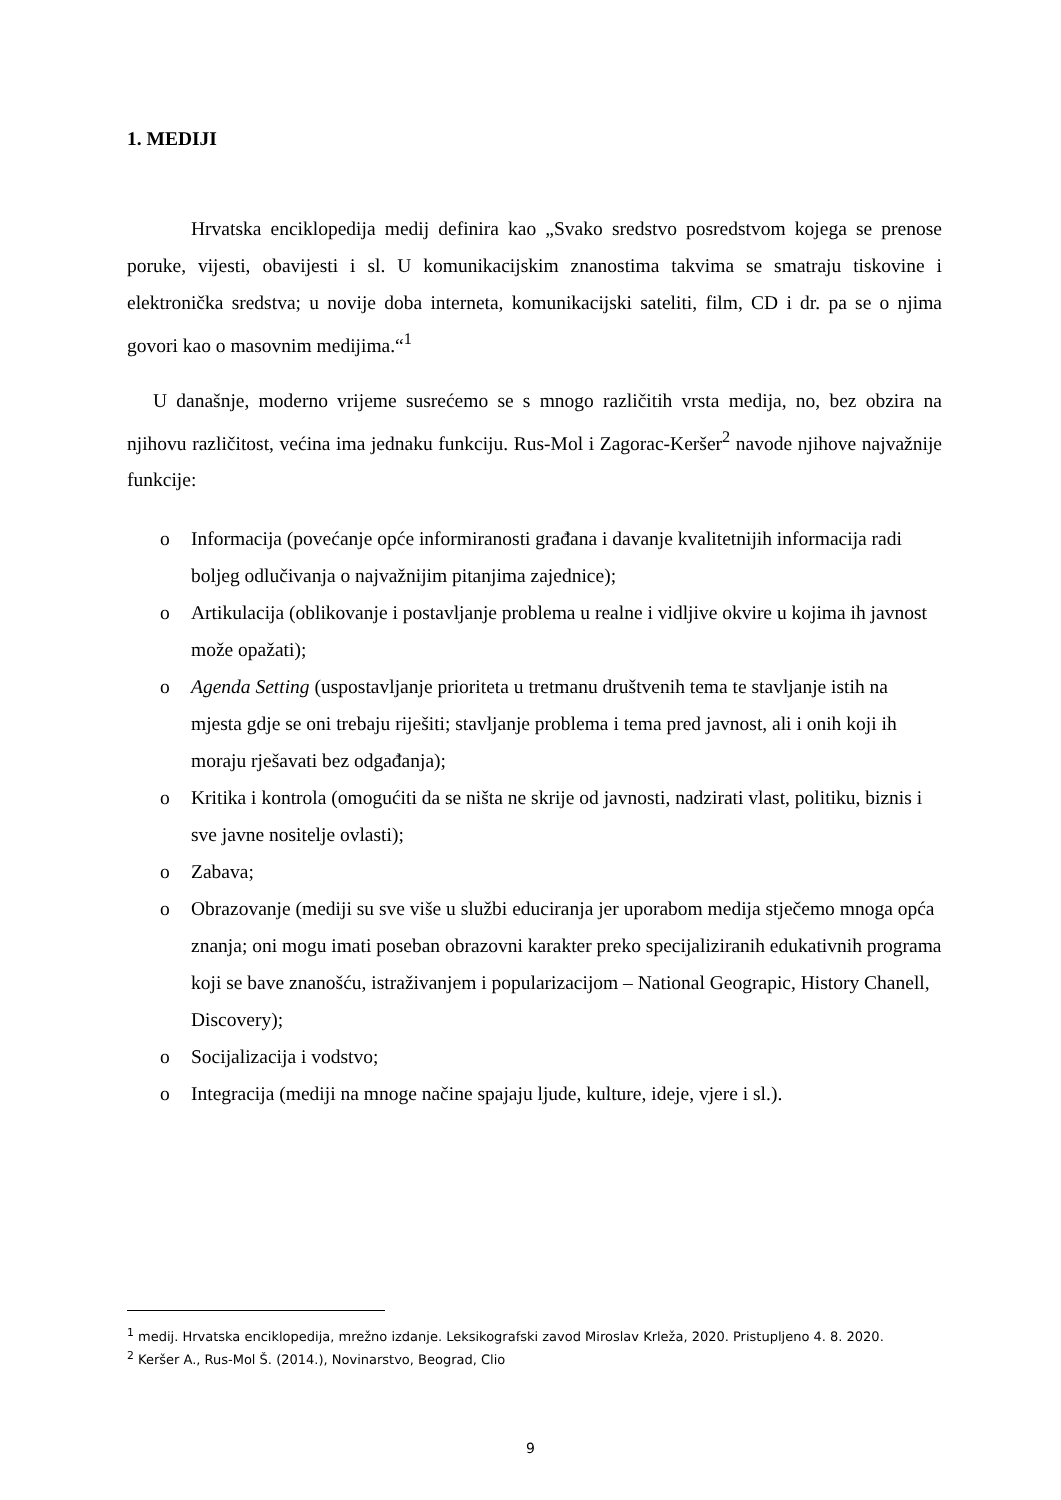1. MEDIJI
Hrvatska enciklopedija medij definira kao „Svako sredstvo posredstvom kojega se prenose poruke, vijesti, obavijesti i sl. U komunikacijskim znanostima takvima se smatraju tiskovine i elektronička sredstva; u novije doba interneta, komunikacijski sateliti, film, CD i dr. pa se o njima govori kao o masovnim medijima.“<sup>1</sup>
U današnje, moderno vrijeme susrećemo se s mnogo različitih vrsta medija, no, bez obzira na njihovu različitost, većina ima jednaku funkciju. Rus-Mol i Zagorac-Keršer<sup>2</sup> navode njihove najvažnije funkcije:
o Informacija (povećanje opće informiranosti građana i davanje kvalitetnijih informacija radi boljeg odlučivanja o najvažnijim pitanjima zajednice);
o Artikulacija (oblikovanje i postavljanje problema u realne i vidljive okvire u kojima ih javnost može opažati);
o Agenda Setting (uspostavljanje prioriteta u tretmanu društvenih tema te stavljanje istih na mjesta gdje se oni trebaju riješiti; stavljanje problema i tema pred javnost, ali i onih koji ih moraju rješavati bez odgađanja);
o Kritika i kontrola (omogućiti da se ništa ne skrije od javnosti, nadzirati vlast, politiku, biznis i sve javne nositelje ovlasti);
o Zabava;
o Obrazovanje (mediji su sve više u službi educiranja jer uporabom medija stječemo mnoga opća znanja; oni mogu imati poseban obrazovni karakter preko specijaliziranih edukativnih programa koji se bave znanošću, istraživanjem i popularizacijom – National Geograpic, History Chanell, Discovery);
o Socijalizacija i vodstvo;
o Integracija (mediji na mnoge načine spajaju ljude, kulture, ideje, vjere i sl.).
<sup>1</sup> medij. Hrvatska enciklopedija, mrežno izdanje. Leksikografski zavod Miroslav Krleža, 2020. Pristupljeno 4. 8. 2020.
<sup>2</sup> Keršer A., Rus-Mol Š. (2014.), Novinarstvo, Beograd, Clio
9